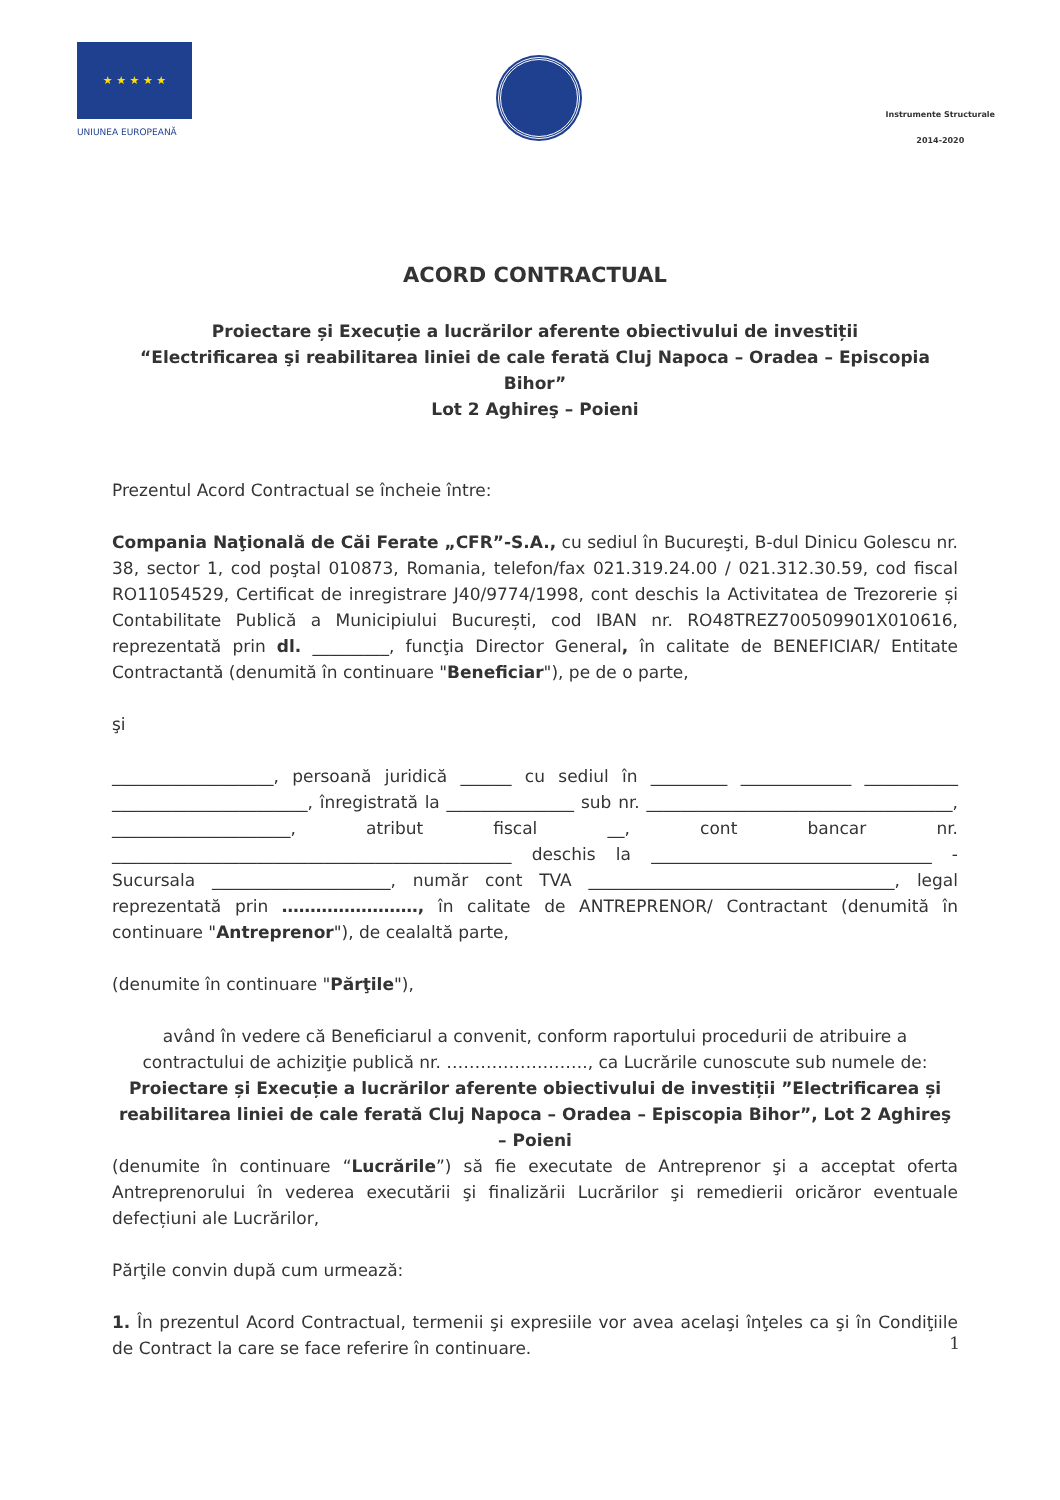★ ★ ★ ★ ★
UNIUNEA EUROPEANĂ
Instrumente Structurale
2014-2020
ACORD CONTRACTUAL
Proiectare și Execuție a lucrărilor aferente obiectivului de investiții
“Electrificarea şi reabilitarea liniei de cale ferată Cluj Napoca – Oradea – Episcopia Bihor”
Lot 2 Aghireş – Poieni
Prezentul Acord Contractual se încheie între:
Compania Naţională de Căi Ferate „CFR”-S.A., cu sediul în Bucureşti, B-dul Dinicu Golescu nr. 38, sector 1, cod poştal 010873, Romania, telefon/fax 021.319.24.00 / 021.312.30.59, cod fiscal RO11054529, Certificat de inregistrare J40/9774/1998, cont deschis la Activitatea de Trezorerie și Contabilitate Publică a Municipiului București, cod IBAN nr. RO48TREZ700509901X010616, reprezentată prin dl. _________, funcţia Director General, în calitate de BENEFICIAR/ Entitate Contractantă (denumită în continuare "Beneficiar"), pe de o parte,
şi
___________________, persoană juridică ______ cu sediul în _________ _____________ ___________ _______________________, înregistrată la _______________ sub nr. ____________________________________, _____________________, atribut fiscal __, cont bancar nr. _______________________________________________ deschis la _________________________________ - Sucursala _____________________, număr cont TVA ____________________________________, legal reprezentată prin ……………………, în calitate de ANTREPRENOR/ Contractant (denumită în continuare "Antreprenor"), de cealaltă parte,
(denumite în continuare "Părţile"),
având în vedere că Beneficiarul a convenit, conform raportului procedurii de atribuire a contractului de achiziţie publică nr. ……………………., ca Lucrările cunoscute sub numele de:
Proiectare și Execuție a lucrărilor aferente obiectivului de investiții ”Electrificarea și reabilitarea liniei de cale ferată Cluj Napoca – Oradea – Episcopia Bihor”, Lot 2 Aghireş – Poieni
(denumite în continuare “Lucrările”) să fie executate de Antreprenor şi a acceptat oferta Antreprenorului în vederea executării şi finalizării Lucrărilor şi remedierii oricăror eventuale defecțiuni ale Lucrărilor,
Părţile convin după cum urmează:
1. În prezentul Acord Contractual, termenii şi expresiile vor avea acelaşi înţeles ca şi în Condiţiile de Contract la care se face referire în continuare.
1